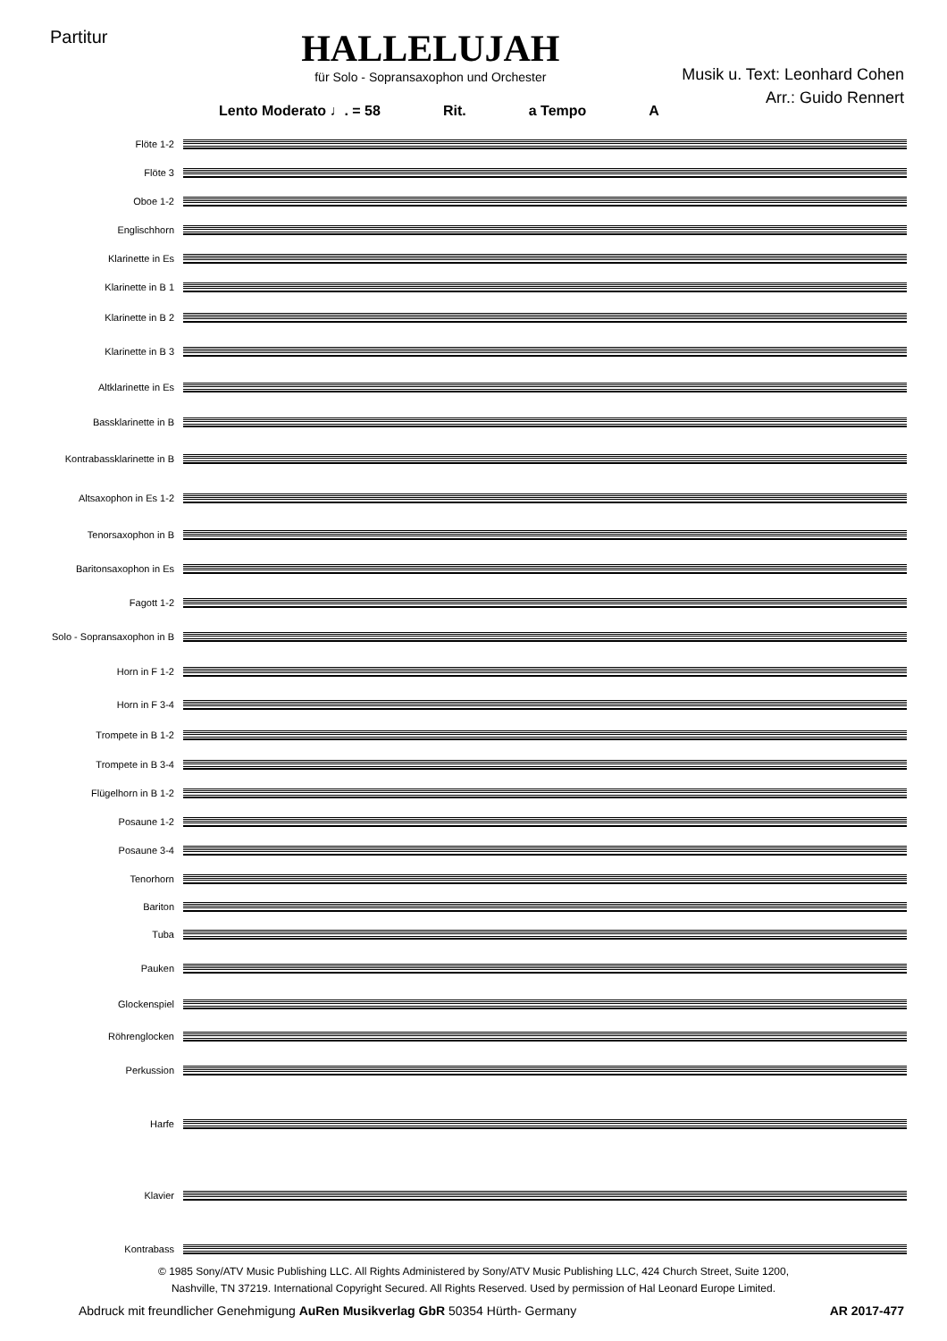Partitur
HALLELUJAH
für Solo - Sopransaxophon und Orchester
Musik u. Text: Leonhard Cohen
Arr.: Guido Rennert
Lento Moderato ♩. = 58 Rit. a Tempo A
Flöte 1-2
Flöte 3
Oboe 1-2
Englischhorn
Klarinette in Es
Klarinette in B 1
Klarinette in B 2
Klarinette in B 3
Altklarinette in Es
Bassklarinette in B
Kontrabassklarinette in B
Altsaxophon in Es 1-2
Tenorsaxophon in B
Baritonsaxophon in Es
Fagott 1-2
Solo - Sopransaxophon in B
Horn in F 1-2
Horn in F 3-4
Trompete in B 1-2
Trompete in B 3-4
Flügelhorn in B 1-2
Posaune 1-2
Posaune 3-4
Tenorhorn
Bariton
Tuba
Pauken
Glockenspiel
Röhrenglocken
Perkussion
Harfe
Klavier
Kontrabass
© 1985 Sony/ATV Music Publishing LLC. All Rights Administered by Sony/ATV Music Publishing LLC, 424 Church Street, Suite 1200,
Nashville, TN 37219. International Copyright Secured. All Rights Reserved. Used by permission of Hal Leonard Europe Limited.
Abdruck mit freundlicher Genehmigung AuRen Musikverlag GbR 50354 Hürth- Germany AR 2017-477